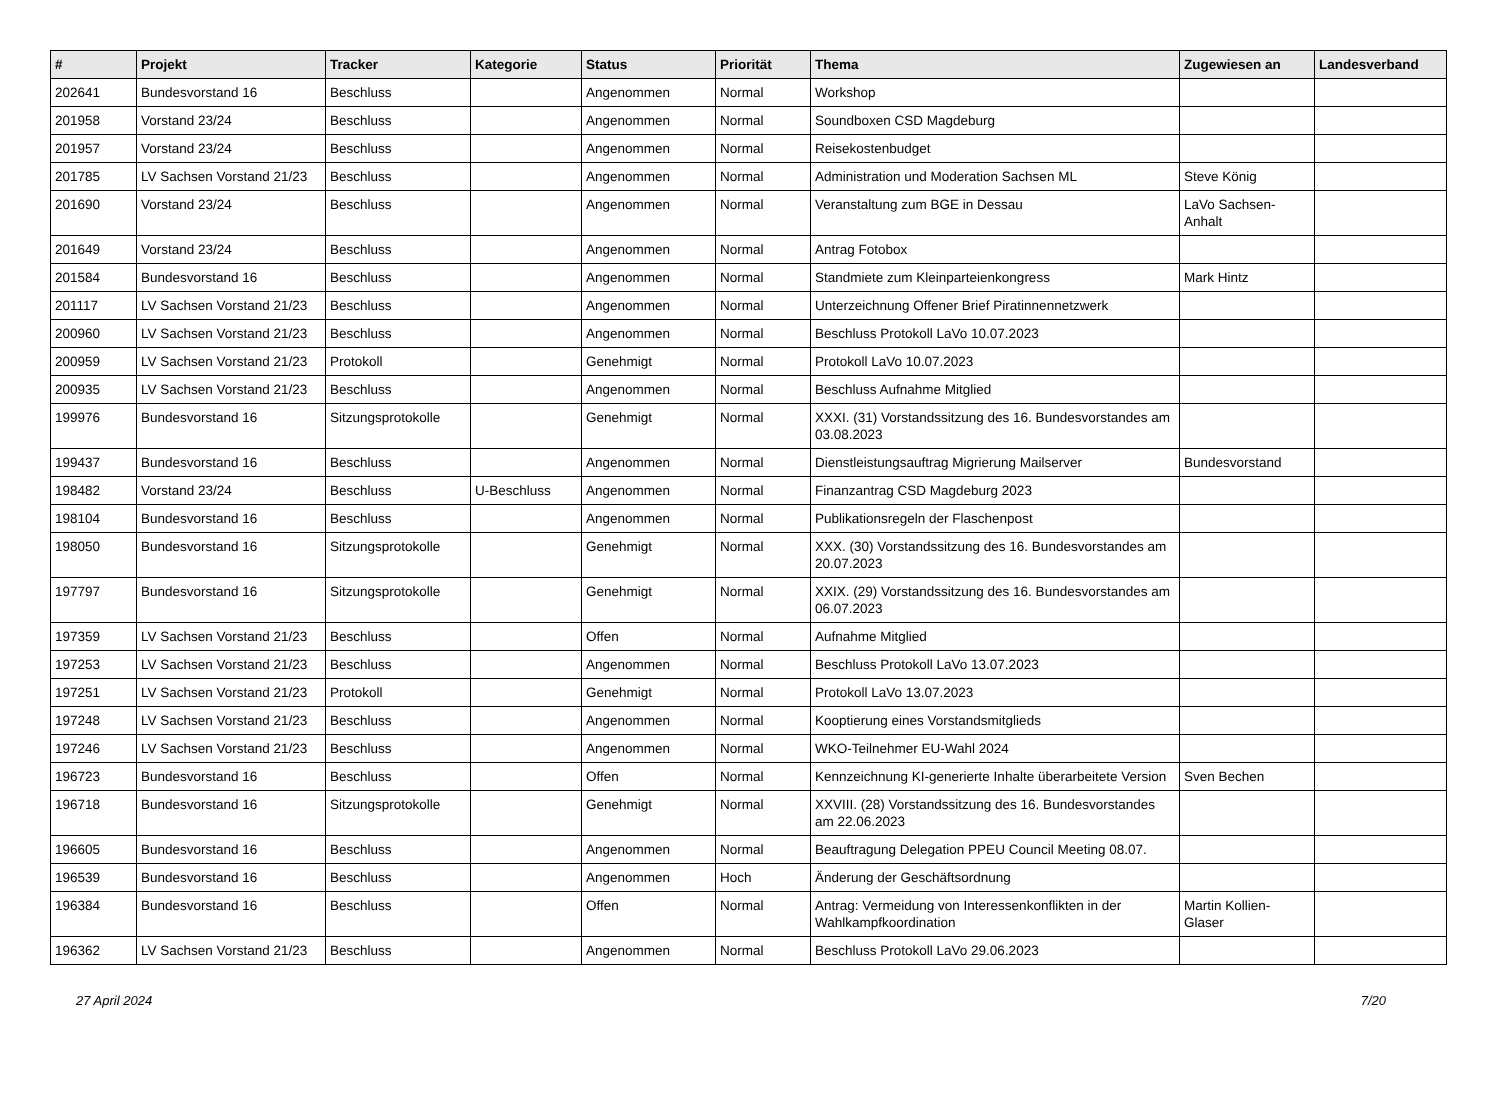| # | Projekt | Tracker | Kategorie | Status | Priorität | Thema | Zugewiesen an | Landesverband |
| --- | --- | --- | --- | --- | --- | --- | --- | --- |
| 202641 | Bundesvorstand 16 | Beschluss | | Angenommen | Normal | Workshop | | |
| 201958 | Vorstand 23/24 | Beschluss | | Angenommen | Normal | Soundboxen CSD Magdeburg | | |
| 201957 | Vorstand 23/24 | Beschluss | | Angenommen | Normal | Reisekostenbudget | | |
| 201785 | LV Sachsen Vorstand 21/23 | Beschluss | | Angenommen | Normal | Administration und Moderation Sachsen ML | Steve König | |
| 201690 | Vorstand 23/24 | Beschluss | | Angenommen | Normal | Veranstaltung zum BGE in Dessau | LaVo Sachsen-Anhalt | |
| 201649 | Vorstand 23/24 | Beschluss | | Angenommen | Normal | Antrag Fotobox | | |
| 201584 | Bundesvorstand 16 | Beschluss | | Angenommen | Normal | Standmiete zum Kleinparteienkongress | Mark Hintz | |
| 201117 | LV Sachsen Vorstand 21/23 | Beschluss | | Angenommen | Normal | Unterzeichnung Offener Brief Piratinnennetzwerk | | |
| 200960 | LV Sachsen Vorstand 21/23 | Beschluss | | Angenommen | Normal | Beschluss Protokoll LaVo 10.07.2023 | | |
| 200959 | LV Sachsen Vorstand 21/23 | Protokoll | | Genehmigt | Normal | Protokoll LaVo 10.07.2023 | | |
| 200935 | LV Sachsen Vorstand 21/23 | Beschluss | | Angenommen | Normal | Beschluss Aufnahme Mitglied | | |
| 199976 | Bundesvorstand 16 | Sitzungsprotokolle | | Genehmigt | Normal | XXXI. (31) Vorstandssitzung des 16. Bundesvorstandes am 03.08.2023 | | |
| 199437 | Bundesvorstand 16 | Beschluss | | Angenommen | Normal | Dienstleistungsauftrag Migrierung Mailserver | Bundesvorstand | |
| 198482 | Vorstand 23/24 | Beschluss | U-Beschluss | Angenommen | Normal | Finanzantrag CSD Magdeburg 2023 | | |
| 198104 | Bundesvorstand 16 | Beschluss | | Angenommen | Normal | Publikationsregeln der Flaschenpost | | |
| 198050 | Bundesvorstand 16 | Sitzungsprotokolle | | Genehmigt | Normal | XXX. (30) Vorstandssitzung des 16. Bundesvorstandes am 20.07.2023 | | |
| 197797 | Bundesvorstand 16 | Sitzungsprotokolle | | Genehmigt | Normal | XXIX. (29) Vorstandssitzung des 16. Bundesvorstandes am 06.07.2023 | | |
| 197359 | LV Sachsen Vorstand 21/23 | Beschluss | | Offen | Normal | Aufnahme Mitglied | | |
| 197253 | LV Sachsen Vorstand 21/23 | Beschluss | | Angenommen | Normal | Beschluss Protokoll LaVo 13.07.2023 | | |
| 197251 | LV Sachsen Vorstand 21/23 | Protokoll | | Genehmigt | Normal | Protokoll LaVo 13.07.2023 | | |
| 197248 | LV Sachsen Vorstand 21/23 | Beschluss | | Angenommen | Normal | Kooptierung eines Vorstandsmitglieds | | |
| 197246 | LV Sachsen Vorstand 21/23 | Beschluss | | Angenommen | Normal | WKO-Teilnehmer EU-Wahl 2024 | | |
| 196723 | Bundesvorstand 16 | Beschluss | | Offen | Normal | Kennzeichnung KI-generierte Inhalte überarbeitete Version | Sven Bechen | |
| 196718 | Bundesvorstand 16 | Sitzungsprotokolle | | Genehmigt | Normal | XXVIII. (28) Vorstandssitzung des 16. Bundesvorstandes am 22.06.2023 | | |
| 196605 | Bundesvorstand 16 | Beschluss | | Angenommen | Normal | Beauftragung Delegation PPEU Council Meeting 08.07. | | |
| 196539 | Bundesvorstand 16 | Beschluss | | Angenommen | Hoch | Änderung der Geschäftsordnung | | |
| 196384 | Bundesvorstand 16 | Beschluss | | Offen | Normal | Antrag: Vermeidung von Interessenkonflikten in der Wahlkampfkoordination | Martin Kollien-Glaser | |
| 196362 | LV Sachsen Vorstand 21/23 | Beschluss | | Angenommen | Normal | Beschluss Protokoll LaVo 29.06.2023 | | |
27 April 2024 7/20